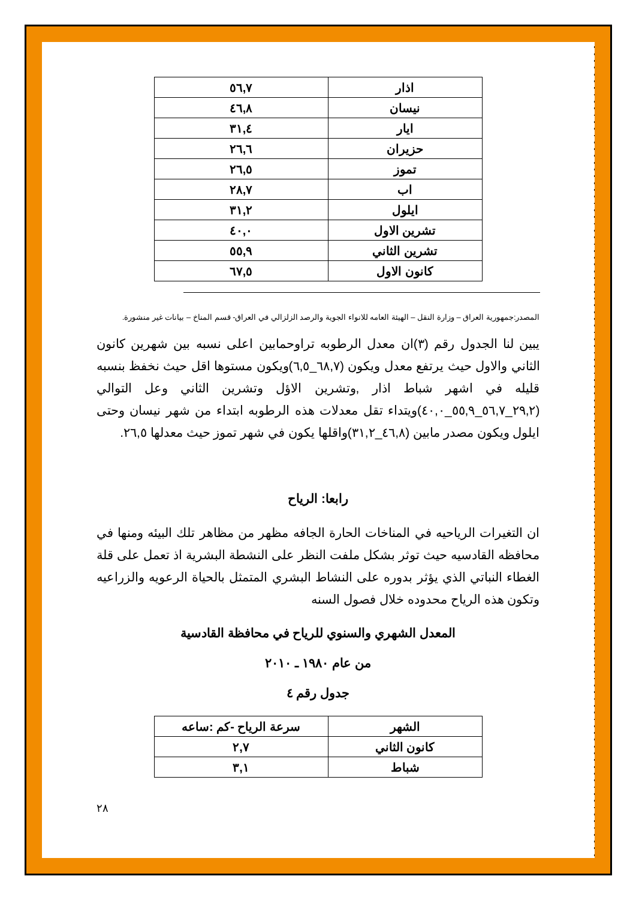| اذار | ٥٦,٧ |
| نيسان | ٤٦,٨ |
| ايار | ٣١,٤ |
| حزيران | ٢٦,٦ |
| تموز | ٢٦,٥ |
| اب | ٢٨,٧ |
| ايلول | ٣١,٢ |
| تشرين الاول | ٤٠,٠ |
| تشرين الثاني | ٥٥,٩ |
| كانون الاول | ٦٧,٥ |
المصدر:جمهورية العراق – وزارة النقل – الهيئة العامه للانواء الجوية والرصد الزلزالي في العراق- قسم المناخ – بيانات غير منشورة.
يبين لنا الجدول رقم (٣)ان معدل الرطوبه تراوحمابين اعلى نسبه بين شهرين كانون الثاني والاول حيث يرتفع معدل ويكون (٦٨,٧_٦,٥)ويكون مستوها اقل حيث نخفظ بنسبه قليله في اشهر شباط اذار ,وتشرين الاؤل وتشرين الثاني وعل التوالي (٢٩,٢_٥٦,٧_٥٥,٩_٤٠,٠)ويتداء تقل معدلات هذه الرطوبه ابتداء من شهر نيسان وحتى ايلول ويكون مصدر مابين (٤٦,٨_٣١,٢)واقلها يكون في شهر تموز حيث معدلها ٢٦,٥.
رابعا: الرياح
ان التغيرات الرياحيه في المناخات الحارة الجافه مظهر من مظاهر تلك البيئه ومنها في محافظه القادسيه حيث توثر بشكل ملفت النظر على النشطة البشرية اذ تعمل على قلة الغطاء النباتي الذي يؤثر بدوره على النشاط البشري المتمثل بالحياة الرعويه والزراعيه وتكون هذه الرياح محدوده خلال فصول السنه
المعدل الشهري والسنوي للرياح في محافظة القادسية
من عام ١٩٨٠ ـ ٢٠١٠
جدول رقم ٤
| الشهر | سرعة الرياح -كم :ساعه |
| --- | --- |
| كانون الثاني | ٢,٧ |
| شباط | ٣,١ |
٢٨